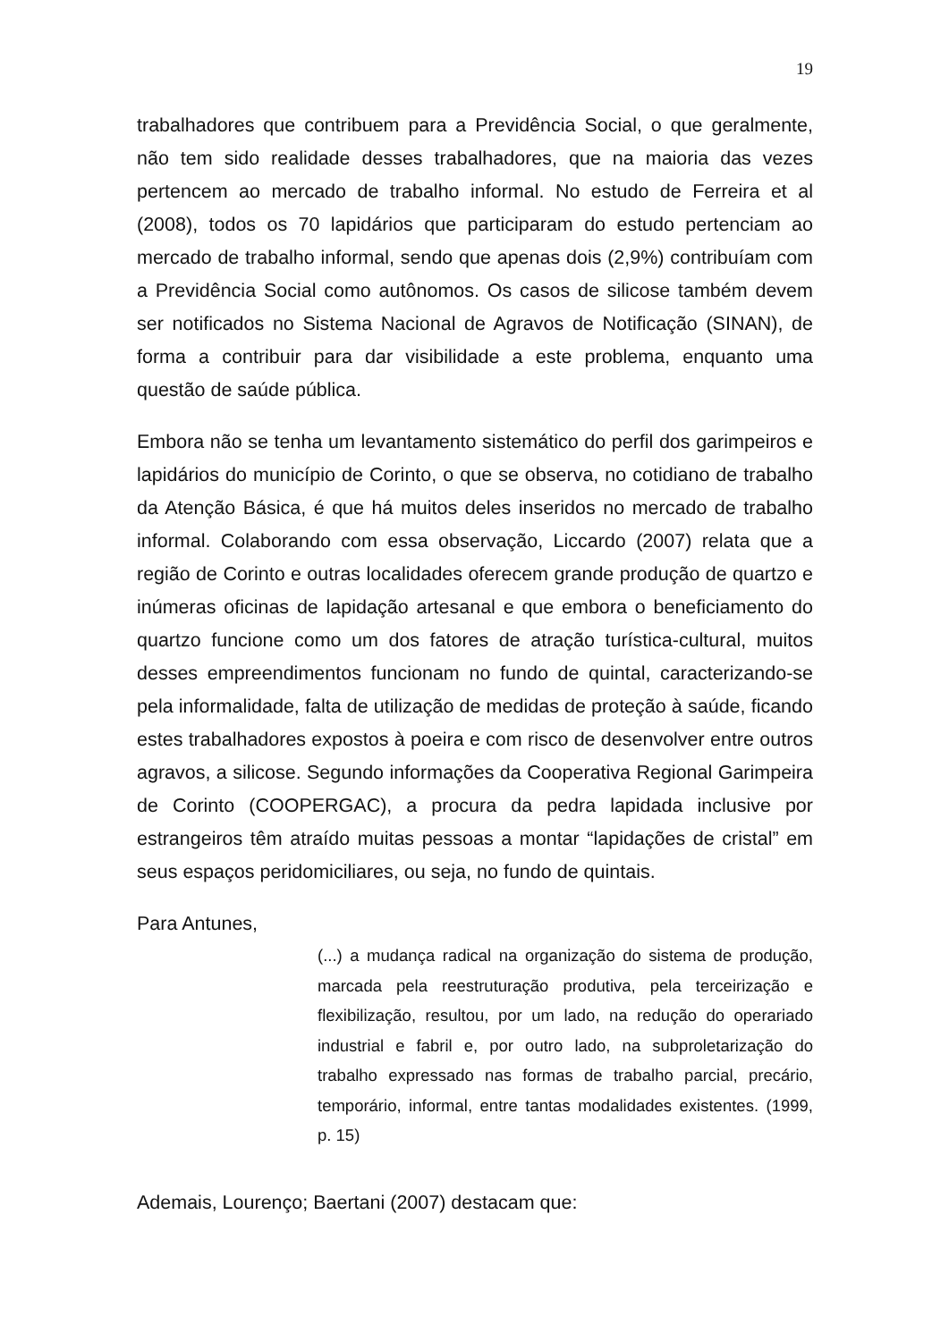19
trabalhadores que contribuem para a Previdência Social, o que geralmente, não tem sido realidade desses trabalhadores, que na maioria das vezes pertencem ao mercado de trabalho informal. No estudo de Ferreira et al (2008), todos os 70 lapidários que participaram do estudo pertenciam ao mercado de trabalho informal, sendo que apenas dois (2,9%) contribuíam com a Previdência Social como autônomos. Os casos de silicose também devem ser notificados no Sistema Nacional de Agravos de Notificação (SINAN), de forma a contribuir para dar visibilidade a este problema, enquanto uma questão de saúde pública.
Embora não se tenha um levantamento sistemático do perfil dos garimpeiros e lapidários do município de Corinto, o que se observa, no cotidiano de trabalho da Atenção Básica, é que há muitos deles inseridos no mercado de trabalho informal. Colaborando com essa observação, Liccardo (2007) relata que a região de Corinto e outras localidades oferecem grande produção de quartzo e inúmeras oficinas de lapidação artesanal e que embora o beneficiamento do quartzo funcione como um dos fatores de atração turística-cultural, muitos desses empreendimentos funcionam no fundo de quintal, caracterizando-se pela informalidade, falta de utilização de medidas de proteção à saúde, ficando estes trabalhadores expostos à poeira e com risco de desenvolver entre outros agravos, a silicose. Segundo informações da Cooperativa Regional Garimpeira de Corinto (COOPERGAC), a procura da pedra lapidada inclusive por estrangeiros têm atraído muitas pessoas a montar “lapidações de cristal” em seus espaços peridomiciliares, ou seja, no fundo de quintais.
Para Antunes,
(...) a mudança radical na organização do sistema de produção, marcada pela reestruturação produtiva, pela terceirização e flexibilização, resultou, por um lado, na redução do operariado industrial e fabril e, por outro lado, na subproletarização do trabalho expressado nas formas de trabalho parcial, precário, temporário, informal, entre tantas modalidades existentes. (1999, p. 15)
Ademais, Lourenço; Baertani (2007) destacam que: